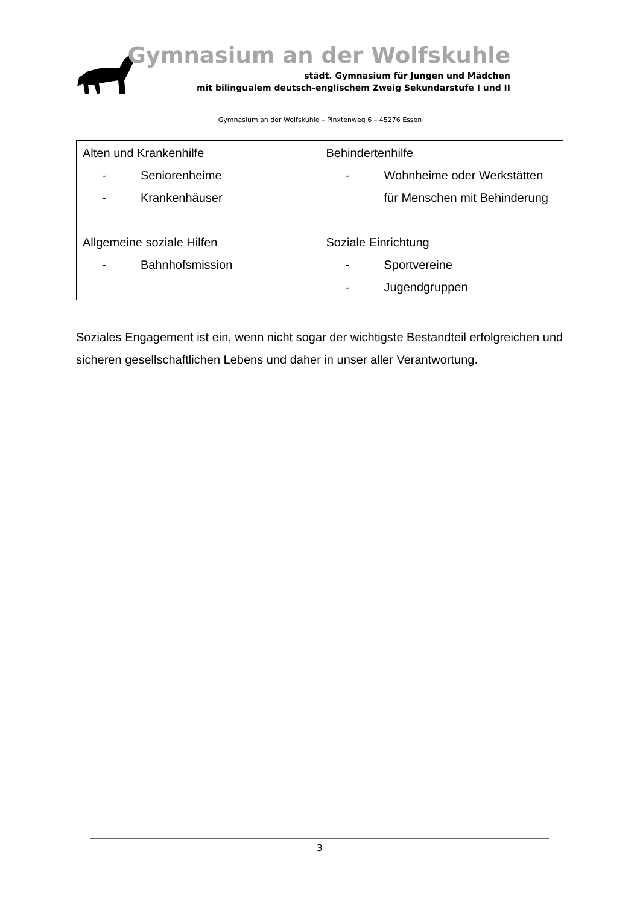Gymnasium an der Wolfskuhle
städt. Gymnasium für Jungen und Mädchen
mit bilingualem deutsch-englischem Zweig Sekundarstufe I und II
Gymnasium an der Wolfskuhle – Pinxtenweg 6 – 45276 Essen
| Alten und Krankenhilfe - Seniorenheime - Krankenhäuser | Behindertenhilfe - Wohnheime oder Werkstätten für Menschen mit Behinderung |
| Allgemeine soziale Hilfen - Bahnhofsmission | Soziale Einrichtung - Sportvereine - Jugendgruppen |
Soziales Engagement ist ein, wenn nicht sogar der wichtigste Bestandteil erfolgreichen und sicheren gesellschaftlichen Lebens und daher in unser aller Verantwortung.
3